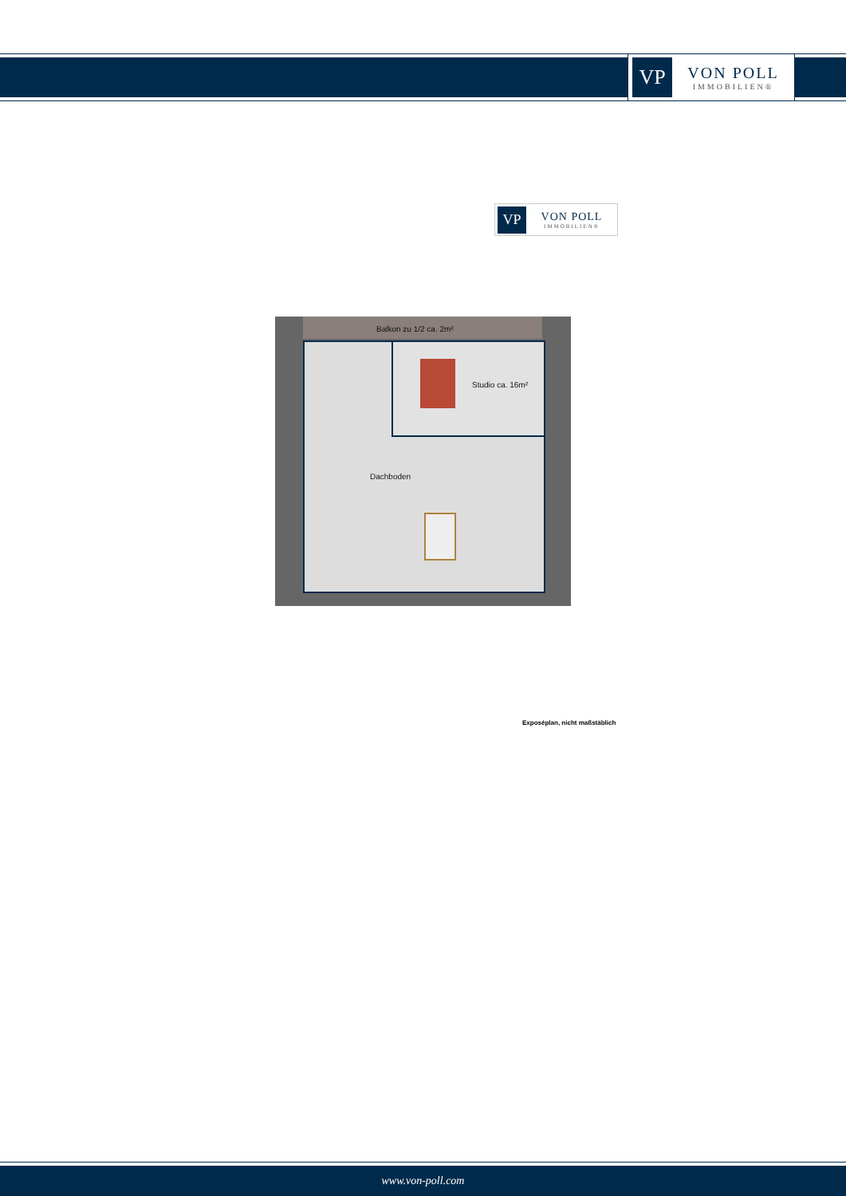VP
VON POLL
IMMOBILIEN®
VP
VON POLL
IMMOBILIEN®
Balkon zu 1/2 ca. 2m²
Studio ca. 16m²
Dachboden
Exposéplan, nicht maßstäblich
www.von-poll.com